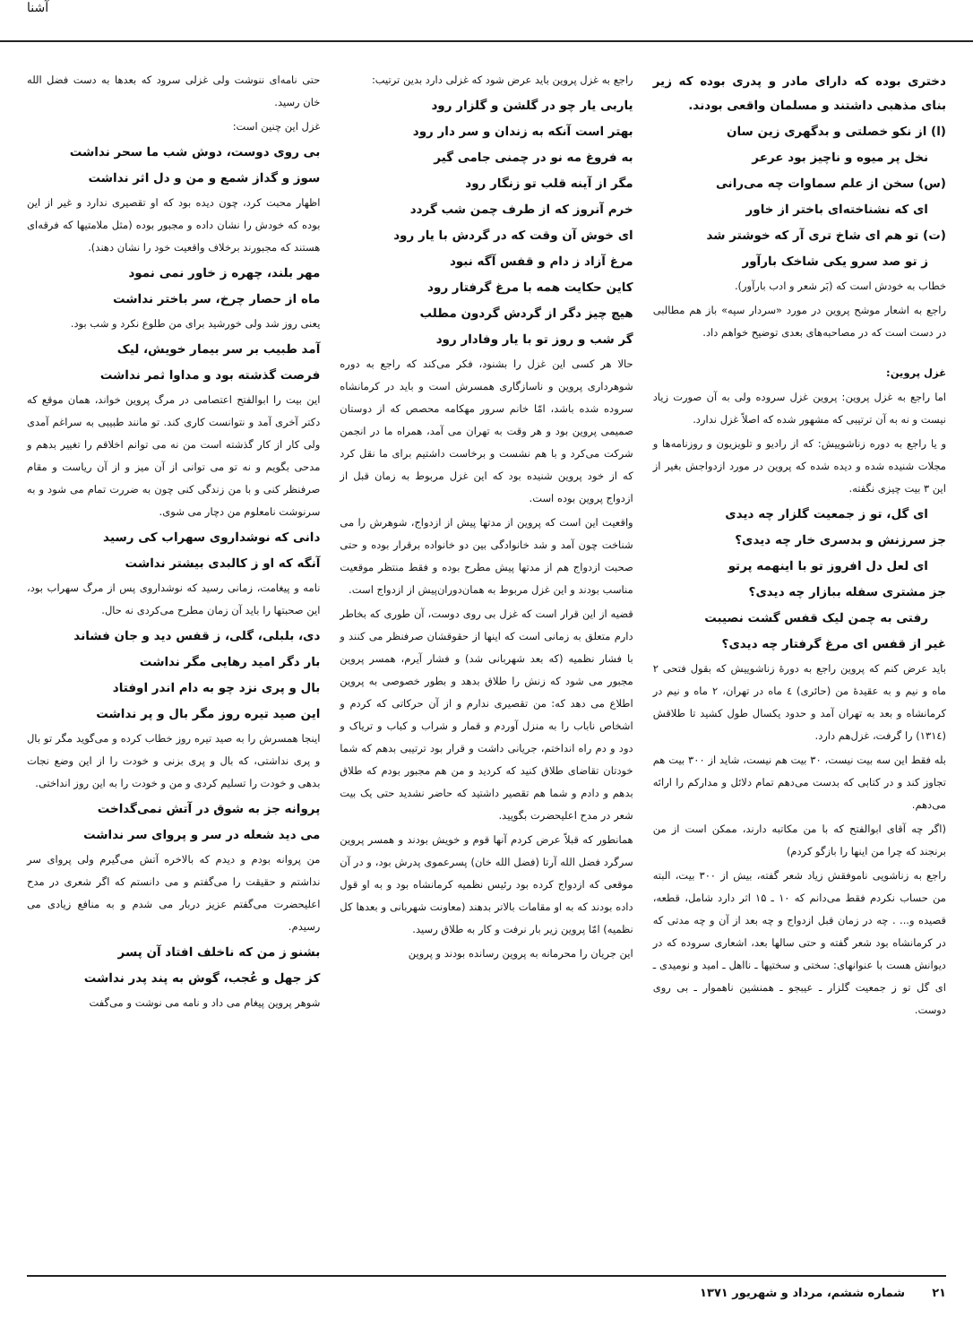آشنا
دختری بوده که دارای مادر و پدری بوده که زیر بنای مذهبی داشتند و مسلمان واقعی بودند.
(ا) از نکو خصلتی و بدگهری زین سان
نخل پر میوه و ناچیز بود عرعر
(س) سخن از علم سماوات چه می‌رانی
ای که نشناخته‌ای باختر از خاور
(ت) تو هم ای شاخ تری آر که خوشتر شد
ز تو صد سرو یکی شاخک بارآور
خطاب به خودش است که (بَر شعر و ادب بارآور).
راجع به اشعار موشح پروین در مورد «سردار سپه» باز هم مطالبی در دست است که در مصاحبه‌های بعدی توضیح خواهم داد.
غزل پروین:
اما راجع به غزل پروین: پروین غزل سروده ولی به آن صورت زیاد نیست و نه به آن ترتیبی که مشهور شده که اصلاً غزل ندارد.
و یا راجع به دوره زناشوییش: که از رادیو و تلویزیون و روزنامه‌ها و مجلات شنیده شده و دیده شده که پروین در مورد ازدواجش بغیر از این ۳ بیت چیزی نگفته.
ای گل، تو ز جمعیت گلزار چه دیدی
جز سرزنش و بدسری خار چه دیدی؟
ای لعل دل افروز تو با اینهمه پرتو
جز مشتری سفله ببازار چه دیدی؟
رفتی به چمن لیک قفس گشت نصیبت
غیر از قفس ای مرغ گرفتار چه دیدی؟
باید عرض کنم که پروین راجع به دورهٔ زناشوییش که بقول فتحی ۲ ماه و نیم و به عقیدهٔ من (حائری) ٤ ماه در تهران، ۲ ماه و نیم در کرمانشاه و بعد به تهران آمد و حدود یکسال طول کشید تا طلاقش (۱۳۱٤) را گرفت، غزل‌هم دارد.
بله فقط این سه بیت نیست، ۳۰ بیت هم نیست، شاید از ۳۰۰ بیت هم تجاوز کند و در کتابی که بدست می‌دهم تمام دلائل و مدارکم را ارائه می‌دهم.
(اگر چه آقای ابوالفتح که با من مکاتبه دارند، ممکن است از من برنجند که چرا من اینها را بازگو کردم)
راجع به زناشویی ناموفقش زیاد شعر گفته، بیش از ۳۰۰ بیت، البته من حساب نکردم فقط می‌دانم که ۱۰ ـ ۱۵ اثر دارد شامل، قطعه، قصیده و... . چه در زمان قبل ازدواج و چه بعد از آن و چه مدتی که در کرمانشاه بود شعر گفته و حتی سالها بعد، اشعاری سروده که در دیوانش هست با عنوانهای: سختی و سختیها ـ نااهل ـ امید و نومیدی ـ ای گل تو ز جمعیت گلزار ـ عیبجو ـ همنشین ناهموار ـ بی روی دوست.
راجع به غزل پروین باید عرض شود که غزلی دارد بدین ترتیب:
یاربی یار چو در گلشن و گلزار رود
بهتر است آنکه به زندان و سر دار رود
به فروغ مه نو در چمنی جامی گیر
مگر از آینه قلب تو زنگار رود
خرم آنروز که از طرف چمن شب گردد
ای خوش آن وقت که در گردش با یار رود
مرغ آزاد ز دام و قفس آگه نبود
کاین حکایت همه با مرغ گرفتار رود
هیچ چیز دگر از گردش گردون مطلب
گر شب و روز تو با یار وفادار رود
حالا هر کسی این غزل را بشنود، فکر می‌کند که راجع به دوره شوهرداری پروین و ناسازگاری همسرش است و باید در کرمانشاه سروده شده باشد، امّا خانم سرور مهکامه محصص که از دوستان صمیمی پروین بود و هر وقت به تهران می آمد، همراه ما در انجمن شرکت می‌کرد و با هم نشست و برخاست داشتیم برای ما نقل کرد که از خود پروین شنیده بود که این غزل مربوط به زمان قبل از ازدواج پروین بوده است.
واقعیت این است که پروین از مدتها پیش از ازدواج، شوهرش را می شناخت چون آمد و شد خانوادگی بین دو خانواده برقرار بوده و حتی صحبت ازدواج هم از مدتها پیش مطرح بوده و فقط منتظر موقعیت مناسب بودند و این غزل مربوط به همان‌دوران‌پیش از ازدواج است.
قضیه از این قرار است که غزل بی روی دوست، آن طوری که بخاطر دارم متعلق به زمانی است که اینها از حقوقشان صرفنظر می کنند و با فشار نظمیه (که بعد شهربانی شد) و فشار آیرم، همسر پروین مجبور می شود که زنش را طلاق بدهد و بطور خصوصی به پروین اطلاع می دهد که: من تقصیری ندارم و از آن حرکاتی که کردم و اشخاص ناباب را به منزل آوردم و قمار و شراب و کباب و تریاک و دود و دم راه انداختم، جریانی داشت و قرار بود ترتیبی بدهم که شما خودتان تقاضای طلاق کنید که کردید و من هم مجبور بودم که طلاق بدهم و دادم و شما هم تقصیر داشتید که حاضر نشدید حتی یک بیت شعر در مدح اعلیحضرت بگویید.
همانطور که قبلاً عرض کردم آنها قوم و خویش بودند و همسر پروین سرگرد فضل الله آرتا (فضل الله خان) پسرعموی پدرش بود، و در آن موقعی که ازدواج کرده بود رئیس نظمیه کرمانشاه بود و به او قول داده بودند که به او مقامات بالاتر بدهند (معاونت شهربانی و بعدها کل نظمیه) امّا پروین زیر بار نرفت و کار به طلاق رسید.
این جریان را محرمانه به پروین رسانده بودند و پروین
حتی نامه‌ای ننوشت ولی غزلی سرود که بعدها به دست فضل الله خان رسید.
غزل این چنین است:
بی روی دوست، دوش شب ما سحر نداشت
سوز و گداز شمع و من و دل اثر نداشت
اظهار محبت کرد، چون دیده بود که او تقصیری ندارد و غیر از این بوده که خودش را نشان داده و مجبور بوده (مثل ملامتیها که فرقه‌ای هستند که مجبورند برخلاف واقعیت خود را نشان دهند).
مهر بلند، چهره ز خاور نمی نمود
ماه از حصار چرخ، سر باختر نداشت
یعنی روز شد ولی خورشید برای من طلوع نکرد و شب بود.
آمد طبیب بر سر بیمار خویش، لیک
فرصت گذشته بود و مداوا ثمر نداشت
این بیت را ابوالفتح اعتصامی در مرگ پروین خواند، همان موقع که دکتر آخری آمد و نتوانست کاری کند. تو مانند طبیبی به سراغم آمدی ولی کار از کار گذشته است من نه می توانم اخلاقم را تغییر بدهم و مدحی بگویم و نه تو می توانی از آن میز و از آن ریاست و مقام صرفنظر کنی و با من زندگی کنی چون به ضررت تمام می شود و به سرنوشت نامعلوم من دچار می شوی.
دانی که نوشداروی سهراب کی رسید
آنگه که او ز کالبدی بیشتر نداشت
نامه و پیغامت، زمانی رسید که نوشداروی پس از مرگ سهراب بود، این صحبتها را باید آن زمان مطرح می‌کردی نه حال.
دی، بلبلی، گلی، ز قفس دید و جان فشاند
بار دگر امید رهایی مگر نداشت
بال و پری نزد چو به دام اندر اوفتاد
این صید تیره روز مگر بال و پر نداشت
اینجا همسرش را به صید تیره روز خطاب کرده و می‌گوید مگر تو بال و پری نداشتی، که بال و پری بزنی و خودت را از این وضع نجات بدهی و خودت را تسلیم کردی و من و خودت را به این روز انداختی.
پروانه جز به شوق در آتش نمی‌گداخت
می دید شعله در سر و پروای سر نداشت
من پروانه بودم و دیدم که بالاخره آتش می‌گیرم ولی پروای سر نداشتم و حقیقت را می‌گفتم و می دانستم که اگر شعری در مدح اعلیحضرت می‌گفتم عزیز دربار می شدم و به منافع زیادی می رسیدم.
بشنو ز من که ناخلف افتاد آن پسر
کز جهل و عُجب، گوش به پند پدر نداشت
شوهر پروین پیغام می داد و نامه می نوشت و می‌گفت
۲۱ شماره ششم، مرداد و شهریور ۱۳۷۱